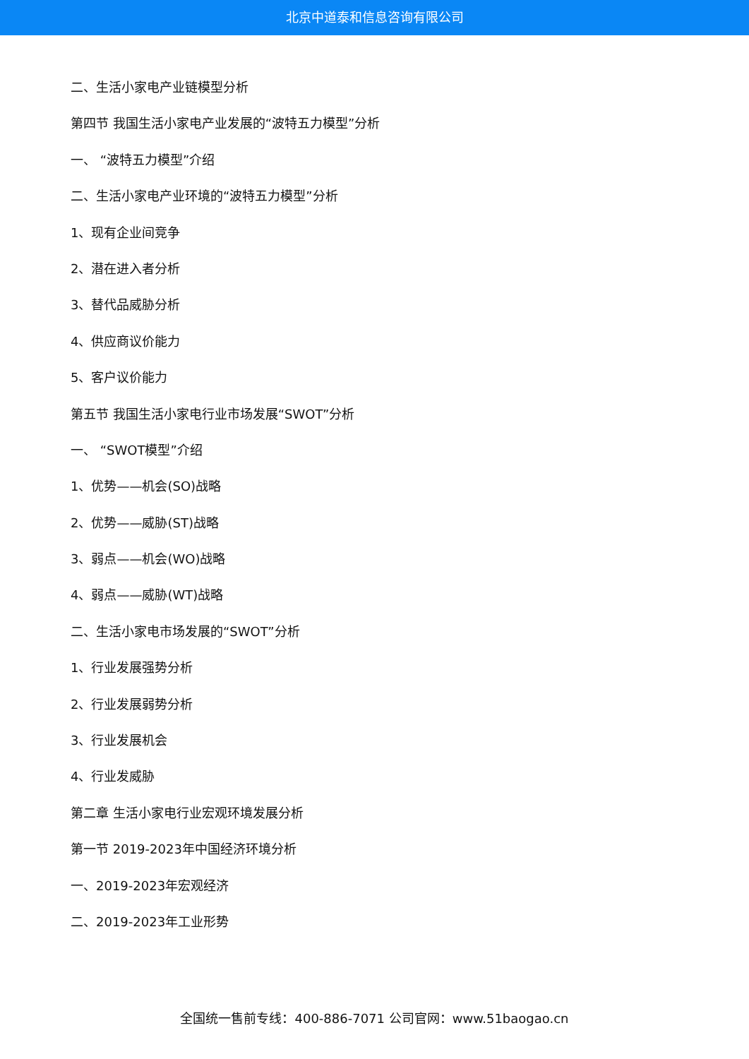北京中道泰和信息咨询有限公司
二、生活小家电产业链模型分析
第四节 我国生活小家电产业发展的“波特五力模型”分析
一、 “波特五力模型”介绍
二、生活小家电产业环境的“波特五力模型”分析
1、现有企业间竞争
2、潜在进入者分析
3、替代品威胁分析
4、供应商议价能力
5、客户议价能力
第五节 我国生活小家电行业市场发展“SWOT”分析
一、 “SWOT模型”介绍
1、优势——机会(SO)战略
2、优势——威胁(ST)战略
3、弱点——机会(WO)战略
4、弱点——威胁(WT)战略
二、生活小家电市场发展的“SWOT”分析
1、行业发展强势分析
2、行业发展弱势分析
3、行业发展机会
4、行业发威胁
第二章 生活小家电行业宏观环境发展分析
第一节 2019-2023年中国经济环境分析
一、2019-2023年宏观经济
二、2019-2023年工业形势
全国统一售前专线：400-886-7071 公司官网：www.51baogao.cn